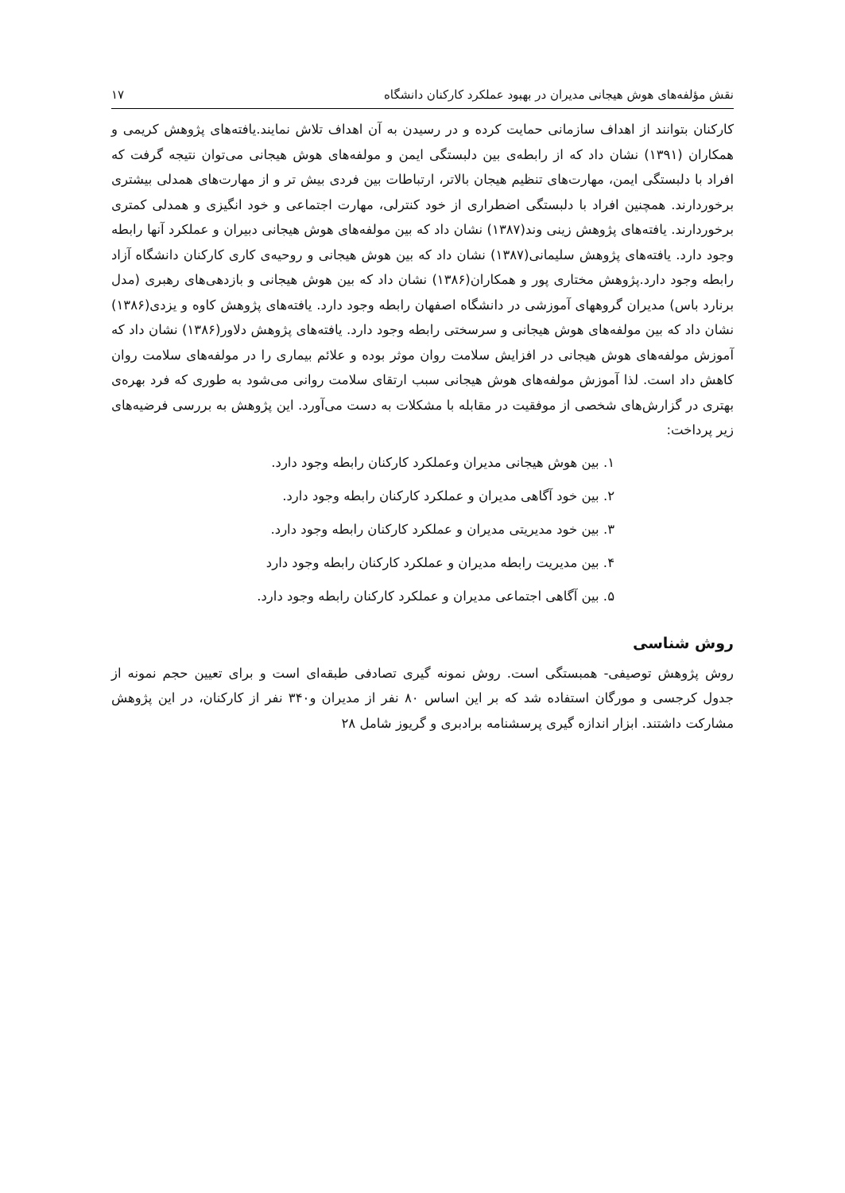نقش مؤلفه‌های هوش هیجانی مدیران در بهبود عملکرد کارکنان دانشگاه ۱۷
کارکنان بتوانند از اهداف سازمانی حمایت کرده و در رسیدن به آن اهداف تلاش نمایند.یافته‌های پژوهش کریمی و همکاران (۱۳۹۱) نشان داد که از رابطه‌ی بین دلبستگی ایمن و مولفه‌های هوش هیجانی می‌توان نتیجه گرفت که افراد با دلبستگی ایمن، مهارت‌های تنظیم هیجان بالاتر، ارتباطات بین فردی بیش تر و از مهارت‌های همدلی بیشتری برخوردارند. همچنین افراد با دلبستگی اضطراری از خود کنترلی، مهارت اجتماعی و خود انگیزی و همدلی کمتری برخوردارند. یافته‌های پژوهش زینی وند(۱۳۸۷) نشان داد که بین مولفه‌های هوش هیجانی دبیران و عملکرد آنها رابطه وجود دارد. یافته‌های پژوهش سلیمانی(۱۳۸۷) نشان داد که بین هوش هیجانی و روحیه‌ی کاری کارکنان دانشگاه آزاد رابطه وجود دارد.پژوهش مختاری پور و همکاران(۱۳۸۶) نشان داد که بین هوش هیجانی و بازدهی‌های رهبری (مدل برنارد باس) مدیران گروههای آموزشی در دانشگاه اصفهان رابطه وجود دارد. یافته‌های پژوهش کاوه و یزدی(۱۳۸۶) نشان داد که بین مولفه‌های هوش هیجانی و سرسختی رابطه وجود دارد. یافته‌های پژوهش دلاور(۱۳۸۶) نشان داد که آموزش مولفه‌های هوش هیجانی در افزایش سلامت روان موثر بوده و علائم بیماری را در مولفه‌های سلامت روان کاهش داد است. لذا آموزش مولفه‌های هوش هیجانی سبب ارتقای سلامت روانی می‌شود به طوری که فرد بهره‌ی بهتری در گزارش‌های شخصی از موفقیت در مقابله با مشکلات به دست می‌آورد. این پژوهش به بررسی فرضیه‌های زیر پرداخت:
۱. بین هوش هیجانی مدیران وعملکرد کارکنان رابطه وجود دارد.
۲. بین خود آگاهی مدیران و عملکرد کارکنان رابطه وجود دارد.
۳. بین خود مدیریتی مدیران و عملکرد کارکنان رابطه وجود دارد.
۴. بین مدیریت رابطه مدیران و عملکرد کارکنان رابطه وجود دارد
۵. بین آگاهی اجتماعی مدیران و عملکرد کارکنان رابطه وجود دارد.
روش شناسی
روش پژوهش توصیفی- همبستگی است. روش نمونه گیری تصادفی طبقه‌ای است و برای تعیین حجم نمونه از جدول کرجسی و مورگان استفاده شد که بر این اساس ۸۰ نفر از مدیران و۳۴۰ نفر از کارکنان، در این پژوهش مشارکت داشتند. ابزار اندازه گیری پرسشنامه برادبری و گریوز شامل ۲۸